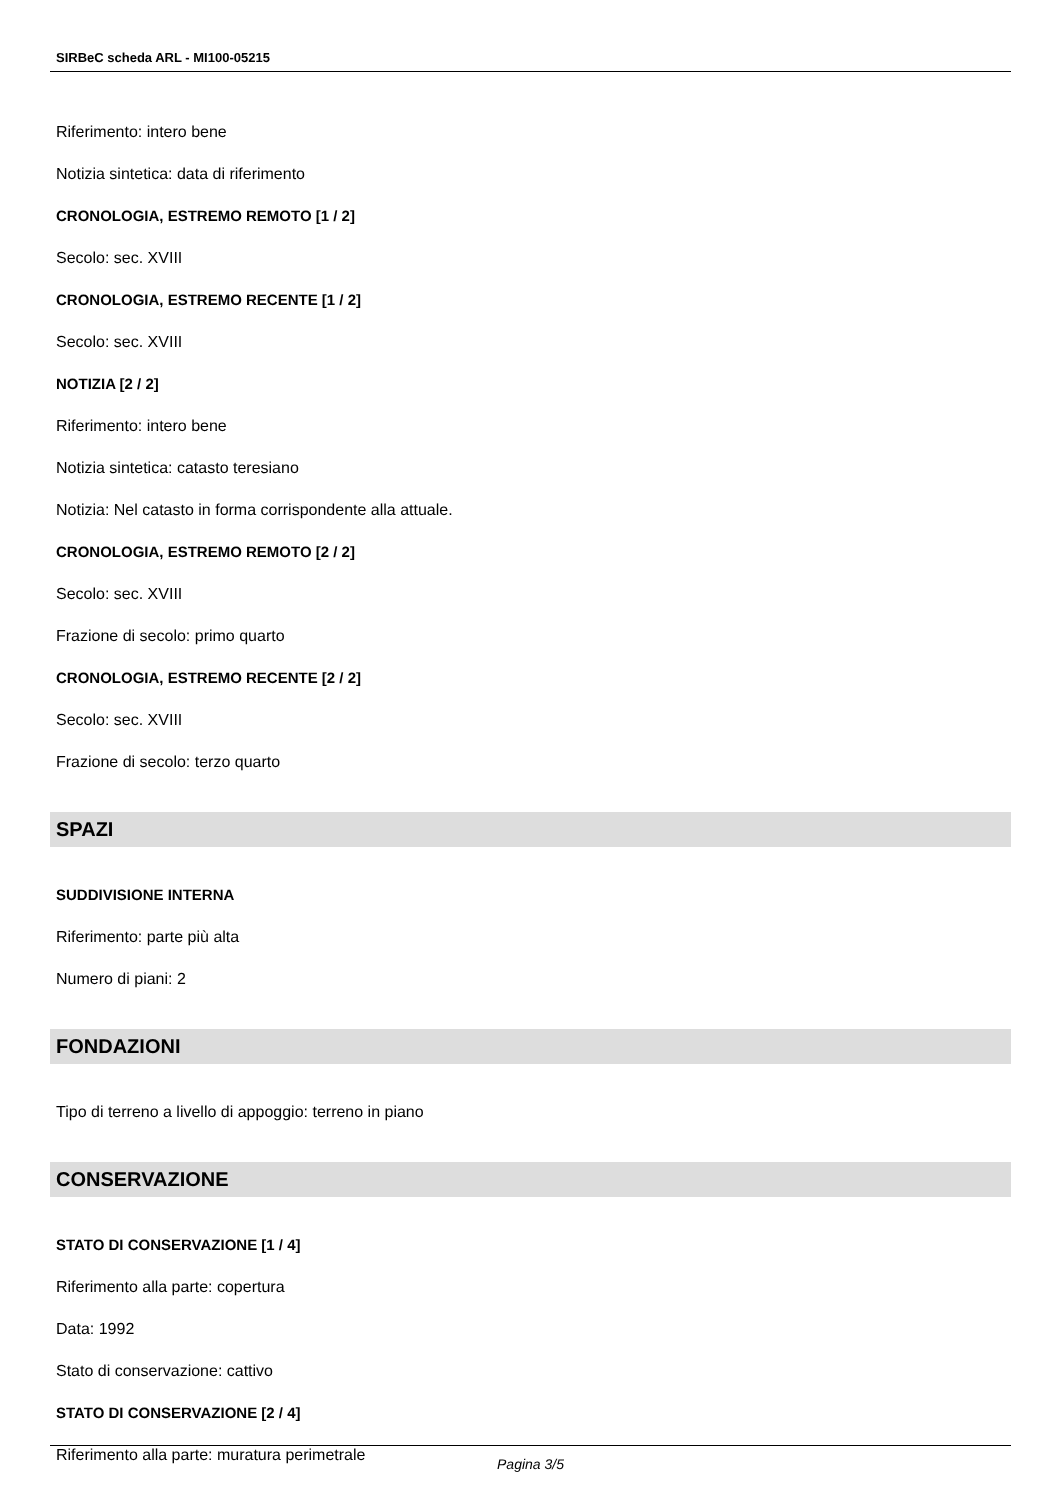SIRBeC scheda ARL - MI100-05215
Riferimento: intero bene
Notizia sintetica: data di riferimento
CRONOLOGIA, ESTREMO REMOTO [1 / 2]
Secolo: sec. XVIII
CRONOLOGIA, ESTREMO RECENTE [1 / 2]
Secolo: sec. XVIII
NOTIZIA [2 / 2]
Riferimento: intero bene
Notizia sintetica: catasto teresiano
Notizia: Nel catasto in forma corrispondente alla attuale.
CRONOLOGIA, ESTREMO REMOTO [2 / 2]
Secolo: sec. XVIII
Frazione di secolo: primo quarto
CRONOLOGIA, ESTREMO RECENTE [2 / 2]
Secolo: sec. XVIII
Frazione di secolo: terzo quarto
SPAZI
SUDDIVISIONE INTERNA
Riferimento: parte più alta
Numero di piani: 2
FONDAZIONI
Tipo di terreno a livello di appoggio: terreno in piano
CONSERVAZIONE
STATO DI CONSERVAZIONE [1 / 4]
Riferimento alla parte: copertura
Data: 1992
Stato di conservazione: cattivo
STATO DI CONSERVAZIONE [2 / 4]
Riferimento alla parte: muratura perimetrale
Pagina 3/5